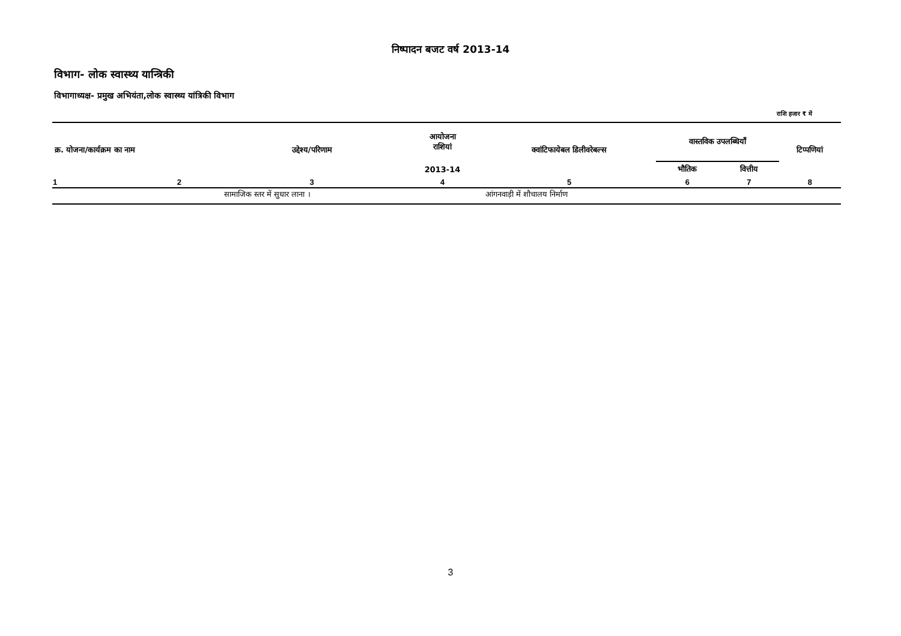निष्पादन बजट वर्ष 2013-14
विभाग- लोक स्वास्थ्य यान्त्रिकी
विभागाध्यक्ष- प्रमुख अभियंता,लोक स्वास्थ्य यांत्रिकी विभाग
राशि हजार ₹ में
| क्र. योजना/कार्यक्रम का नाम | | उद्देश्य/परिणाम | आयोजना राशियां | क्वांटिफायेबल डिलीवरेबल्स | वास्तविक उपलब्धियाँ | | टिप्पणियां |
| --- | --- | --- | --- | --- | --- | --- | --- |
| | | | 2013-14 | | भौतिक | वित्तीय | |
| 1 | 2 | 3 | 4 | 5 | 6 | 7 | 8 |
| | | सामाजिक स्तर में सुधार लाना । | | आंगनवाड़ी में शौचालय निर्माण | | | |
3